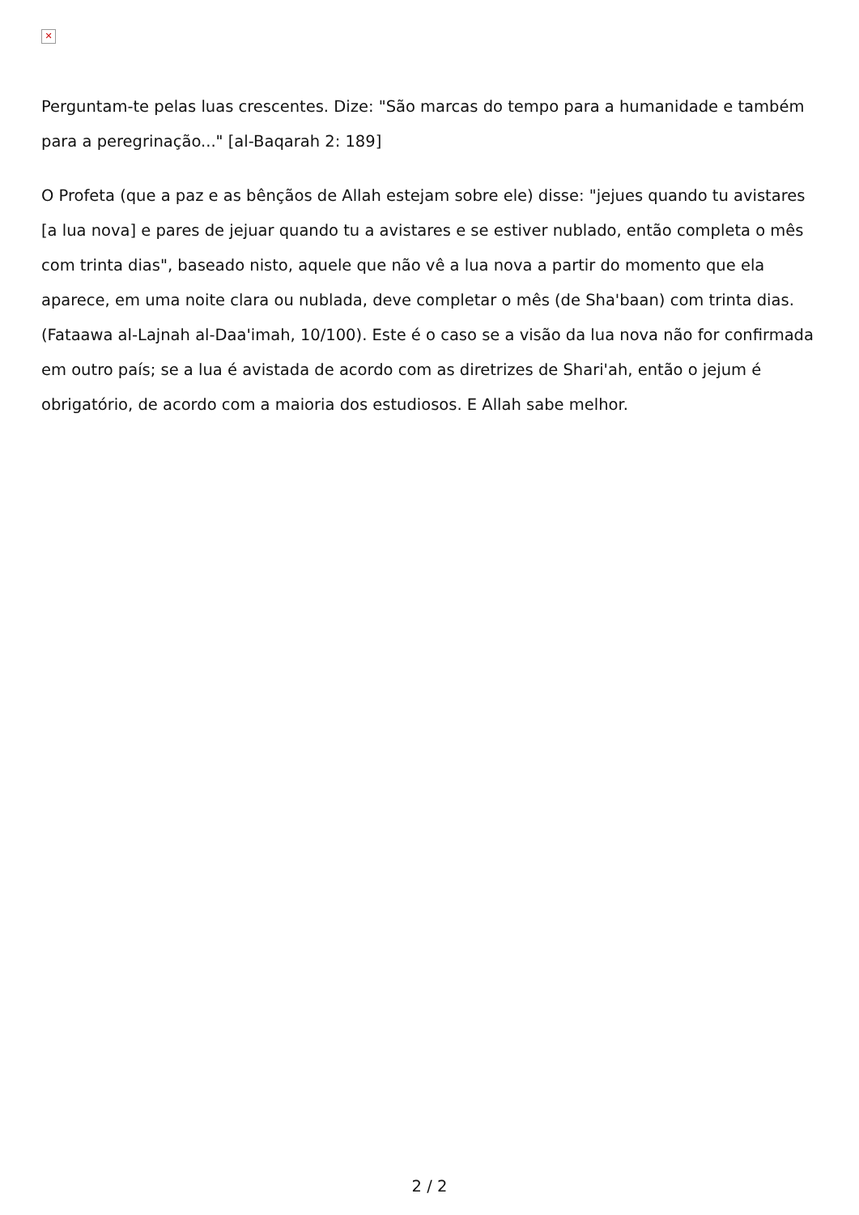✕
Perguntam-te pelas luas crescentes. Dize: "São marcas do tempo para a humanidade e também para a peregrinação..." [al-Baqarah 2: 189]
O Profeta (que a paz e as bênçãos de Allah estejam sobre ele) disse: "jejues quando tu avistares [a lua nova] e pares de jejuar quando tu a avistares e se estiver nublado, então completa o mês com trinta dias", baseado nisto, aquele que não vê a lua nova a partir do momento que ela aparece, em uma noite clara ou nublada, deve completar o mês (de Sha'baan) com trinta dias. (Fataawa al-Lajnah al-Daa'imah, 10/100). Este é o caso se a visão da lua nova não for confirmada em outro país; se a lua é avistada de acordo com as diretrizes de Shari'ah, então o jejum é obrigatório, de acordo com a maioria dos estudiosos. E Allah sabe melhor.
2 / 2